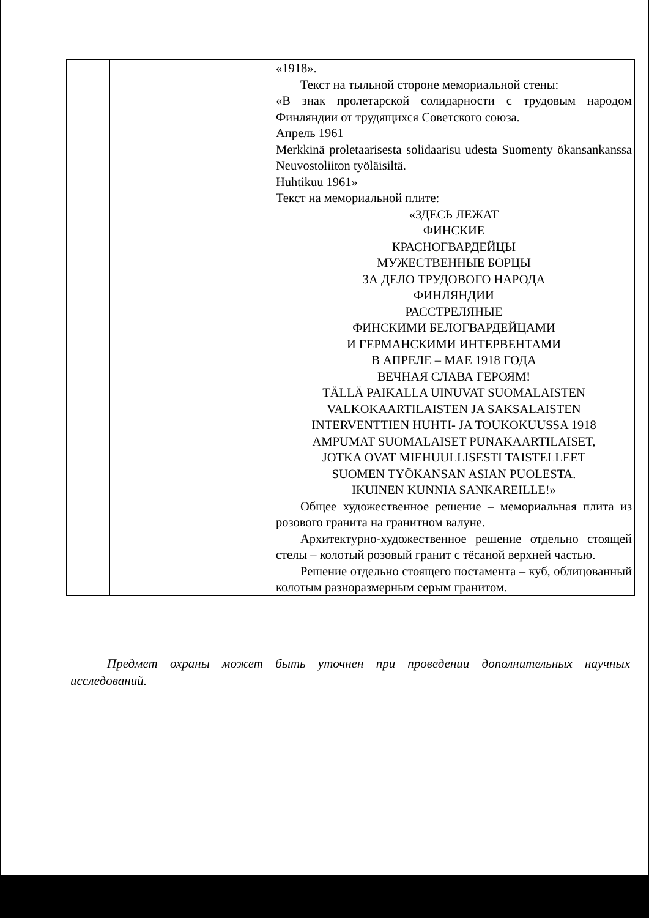| | | «1918». Текст на тыльной стороне мемориальной стены: «В знак пролетарской солидарности с трудовым народом Финляндии от трудящихся Советского союза. Апрель 1961 Merkkinä proletaarisesta solidaarisu udesta Suomenty ökansankanssa Neuvostoliiton työläisiltä. Huhtikuu 1961» Текст на мемориальной плите: «ЗДЕСЬ ЛЕЖАТ ФИНСКИЕ КРАСНОГВАРДЕЙЦЫ МУЖЕСТВЕННЫЕ БОРЦЫ ЗА ДЕЛО ТРУДОВОГО НАРОДА ФИНЛЯНДИИ РАССТРЕЛЯНЫЕ ФИНСКИМИ БЕЛОГВАРДЕЙЦАМИ И ГЕРМАНСКИМИ ИНТЕРВЕНТАМИ В АПРЕЛЕ – МАЕ 1918 ГОДА ВЕЧНАЯ СЛАВА ГЕРОЯМ! TÄLLÄ PAIKALLA UINUVAT SUOMALAISTEN VALKOKAARTILAISTEN JA SAKSALAISTEN INTERVENTTIEN HUHTI- JA TOUKOKUUSSA 1918 AMPUMAT SUOMALAISET PUNAKAARTILAISET, JOTKA OVAT MIEHUULLISESTI TAISTELLEET SUOMEN TYÖKANSAN ASIAN PUOLESTA. IKUINEN KUNNIA SANKAREILLE!» Общее художественное решение – мемориальная плита из розового гранита на гранитном валуне. Архитектурно-художественное решение отдельно стоящей стелы – колотый розовый гранит с тёсаной верхней частью. Решение отдельно стоящего постамента – куб, облицованный колотым разноразмерным серым гранитом. |
Предмет охраны может быть уточнен при проведении дополнительных научных исследований.